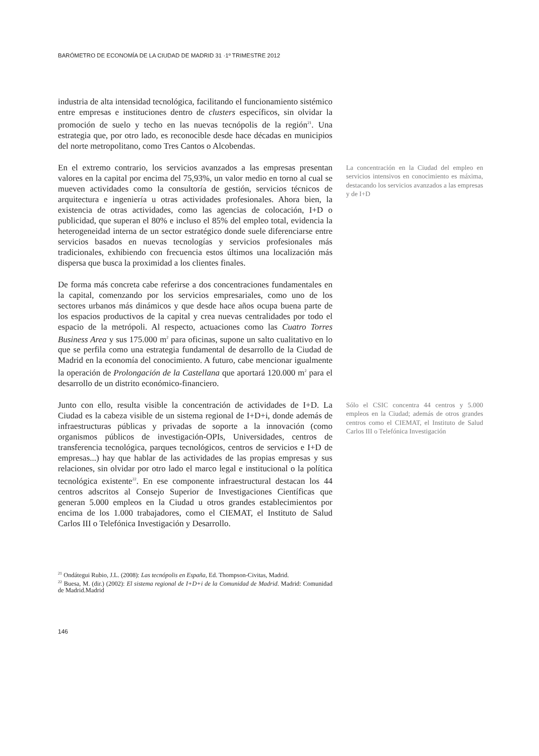BARÓMETRO DE ECONOMÍA DE LA CIUDAD DE MADRID 31 ·1º TRIMESTRE 2012
industria de alta intensidad tecnológica, facilitando el funcionamiento sistémico entre empresas e instituciones dentro de clusters específicos, sin olvidar la promoción de suelo y techo en las nuevas tecnópolis de la región<sup>21</sup>. Una estrategia que, por otro lado, es reconocible desde hace décadas en municipios del norte metropolitano, como Tres Cantos o Alcobendas.
En el extremo contrario, los servicios avanzados a las empresas presentan valores en la capital por encima del 75,93%, un valor medio en torno al cual se mueven actividades como la consultoría de gestión, servicios técnicos de arquitectura e ingeniería u otras actividades profesionales. Ahora bien, la existencia de otras actividades, como las agencias de colocación, I+D o publicidad, que superan el 80% e incluso el 85% del empleo total, evidencia la heterogeneidad interna de un sector estratégico donde suele diferenciarse entre servicios basados en nuevas tecnologías y servicios profesionales más tradicionales, exhibiendo con frecuencia estos últimos una localización más dispersa que busca la proximidad a los clientes finales.
La concentración en la Ciudad del empleo en servicios intensivos en conocimiento es máxima, destacando los servicios avanzados a las empresas y de I+D
De forma más concreta cabe referirse a dos concentraciones fundamentales en la capital, comenzando por los servicios empresariales, como uno de los sectores urbanos más dinámicos y que desde hace años ocupa buena parte de los espacios productivos de la capital y crea nuevas centralidades por todo el espacio de la metrópoli. Al respecto, actuaciones como las Cuatro Torres Business Area y sus 175.000 m<sup>2</sup> para oficinas, supone un salto cualitativo en lo que se perfila como una estrategia fundamental de desarrollo de la Ciudad de Madrid en la economía del conocimiento. A futuro, cabe mencionar igualmente la operación de Prolongación de la Castellana que aportará 120.000 m<sup>2</sup> para el desarrollo de un distrito económico-financiero.
Junto con ello, resulta visible la concentración de actividades de I+D. La Ciudad es la cabeza visible de un sistema regional de I+D+i, donde además de infraestructuras públicas y privadas de soporte a la innovación (como organismos públicos de investigación-OPIs, Universidades, centros de transferencia tecnológica, parques tecnológicos, centros de servicios e I+D de empresas...) hay que hablar de las actividades de las propias empresas y sus relaciones, sin olvidar por otro lado el marco legal e institucional o la política tecnológica existente<sup>22</sup>. En ese componente infraestructural destacan los 44 centros adscritos al Consejo Superior de Investigaciones Científicas que generan 5.000 empleos en la Ciudad u otros grandes establecimientos por encima de los 1.000 trabajadores, como el CIEMAT, el Instituto de Salud Carlos III o Telefónica Investigación y Desarrollo.
Sólo el CSIC concentra 44 centros y 5.000 empleos en la Ciudad; además de otros grandes centros como el CIEMAT, el Instituto de Salud Carlos III o Telefónica Investigación
<sup>21</sup> Ondátegui Rubio, J.L. (2008): Las tecnópolis en España, Ed. Thompson-Civitas, Madrid.
<sup>22</sup> Buesa, M. (dir.) (2002): El sistema regional de I+D+i de la Comunidad de Madrid. Madrid: Comunidad de Madrid.Madrid
146